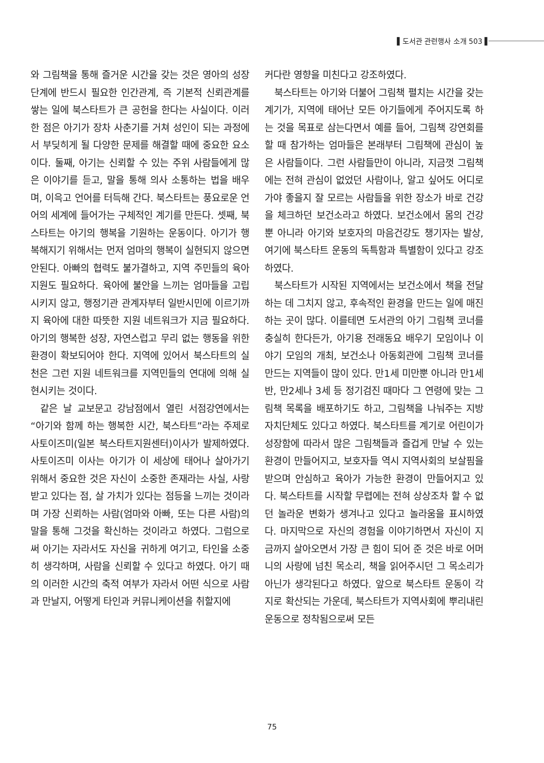▌도서관 관련행사 소개 503 ▌
와 그림책을 통해 즐거운 시간을 갖는 것은 영아의 성장단계에 반드시 필요한 인간관계, 즉 기본적 신뢰관계를 쌓는 일에 북스타트가 큰 공헌을 한다는 사실이다. 이러한 점은 아기가 장차 사춘기를 거쳐 성인이 되는 과정에서 부딪히게 될 다양한 문제를 해결할 때에 중요한 요소이다. 둘째, 아기는 신뢰할 수 있는 주위 사람들에게 많은 이야기를 듣고, 말을 통해 의사 소통하는 법을 배우며, 이윽고 언어를 터득해 간다. 북스타트는 풍요로운 언어의 세계에 들어가는 구체적인 계기를 만든다. 셋째, 북스타트는 아기의 행복을 기원하는 운동이다. 아기가 행복해지기 위해서는 먼저 엄마의 행복이 실현되지 않으면 안된다. 아빠의 협력도 불가결하고, 지역 주민들의 육아 지원도 필요하다. 육아에 불안을 느끼는 엄마들을 고립시키지 않고, 행정기관 관계자부터 일반시민에 이르기까지 육아에 대한 따뜻한 지원 네트워크가 지금 필요하다. 아기의 행복한 성장, 자연스럽고 무리 없는 행동을 위한 환경이 확보되어야 한다. 지역에 있어서 북스타트의 실천은 그런 지원 네트워크를 지역민들의 연대에 의해 실현시키는 것이다.
같은 날 교보문고 강남점에서 열린 서점강연에서는 “아기와 함께 하는 행복한 시간, 북스타트”라는 주제로 사토이즈미(일본 북스타트지원센터)이사가 발제하였다. 사토이즈미 이사는 아기가 이 세상에 태어나 살아가기 위해서 중요한 것은 자신이 소중한 존재라는 사실, 사랑받고 있다는 점, 살 가치가 있다는 점등을 느끼는 것이라며 가장 신뢰하는 사람(엄마와 아빠, 또는 다른 사람)의 말을 통해 그것을 확신하는 것이라고 하였다. 그럼으로써 아기는 자라서도 자신을 귀하게 여기고, 타인을 소중히 생각하며, 사람을 신뢰할 수 있다고 하였다. 아기 때의 이러한 시간의 축적 여부가 자라서 어떤 식으로 사람과 만날지, 어떻게 타인과 커뮤니케이션을 취할지에
커다란 영향을 미친다고 강조하였다.
북스타트는 아기와 더불어 그림책 펼치는 시간을 갖는 계기가, 지역에 태어난 모든 아기들에게 주어지도록 하는 것을 목표로 삼는다면서 예를 들어, 그림책 강연회를 할 때 참가하는 엄마들은 본래부터 그림책에 관심이 높은 사람들이다. 그런 사람들만이 아니라, 지금껏 그림책에는 전혀 관심이 없었던 사람이나, 알고 싶어도 어디로 가야 좋을지 잘 모르는 사람들을 위한 장소가 바로 건강을 체크하던 보건소라고 하였다. 보건소에서 몸의 건강 뿐 아니라 아기와 보호자의 마음건강도 챙기자는 발상, 여기에 북스타트 운동의 독특함과 특별함이 있다고 강조하였다.
북스타트가 시작된 지역에서는 보건소에서 책을 전달하는 데 그치지 않고, 후속적인 환경을 만드는 일에 매진하는 곳이 많다. 이를테면 도서관의 아기 그림책 코너를 충실히 한다든가, 아기용 전래동요 배우기 모임이나 이야기 모임의 개최, 보건소나 아동회관에 그림책 코너를 만드는 지역들이 많이 있다. 만1세 미만뿐 아니라 만1세 반, 만2세나 3세 등 정기검진 때마다 그 연령에 맞는 그림책 목록을 배포하기도 하고, 그림책을 나눠주는 지방자치단체도 있다고 하였다. 북스타트를 계기로 어린이가 성장함에 따라서 많은 그림책들과 즐겁게 만날 수 있는 환경이 만들어지고, 보호자들 역시 지역사회의 보살핌을 받으며 안심하고 육아가 가능한 환경이 만들어지고 있다. 북스타트를 시작할 무렵에는 전혀 상상조차 할 수 없던 놀라운 변화가 생겨나고 있다고 놀라움을 표시하였다. 마지막으로 자신의 경험을 이야기하면서 자신이 지금까지 살아오면서 가장 큰 힘이 되어 준 것은 바로 어머니의 사랑에 넘친 목소리, 책을 읽어주시던 그 목소리가 아닌가 생각된다고 하였다. 앞으로 북스타트 운동이 각지로 확산되는 가운데, 북스타트가 지역사회에 뿌리내린 운동으로 정착됨으로써 모든
75